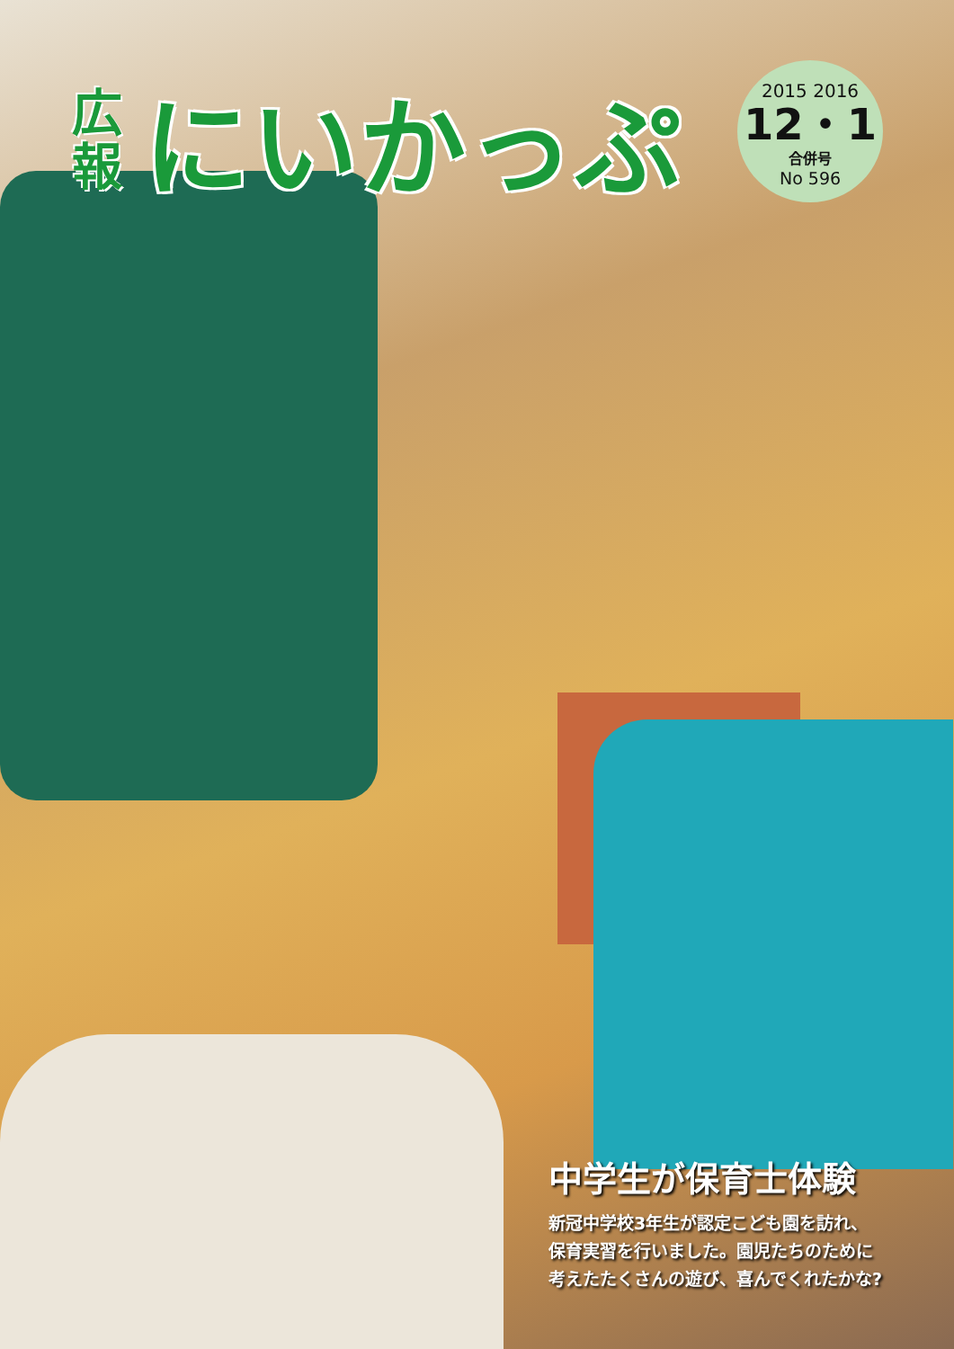広
報
にいかっぷ
2015 2016
12・1
合併号
No 596
中学生が保育士体験
新冠中学校3年生が認定こども園を訪れ、
保育実習を行いました。園児たちのために
考えたたくさんの遊び、喜んでくれたかな?